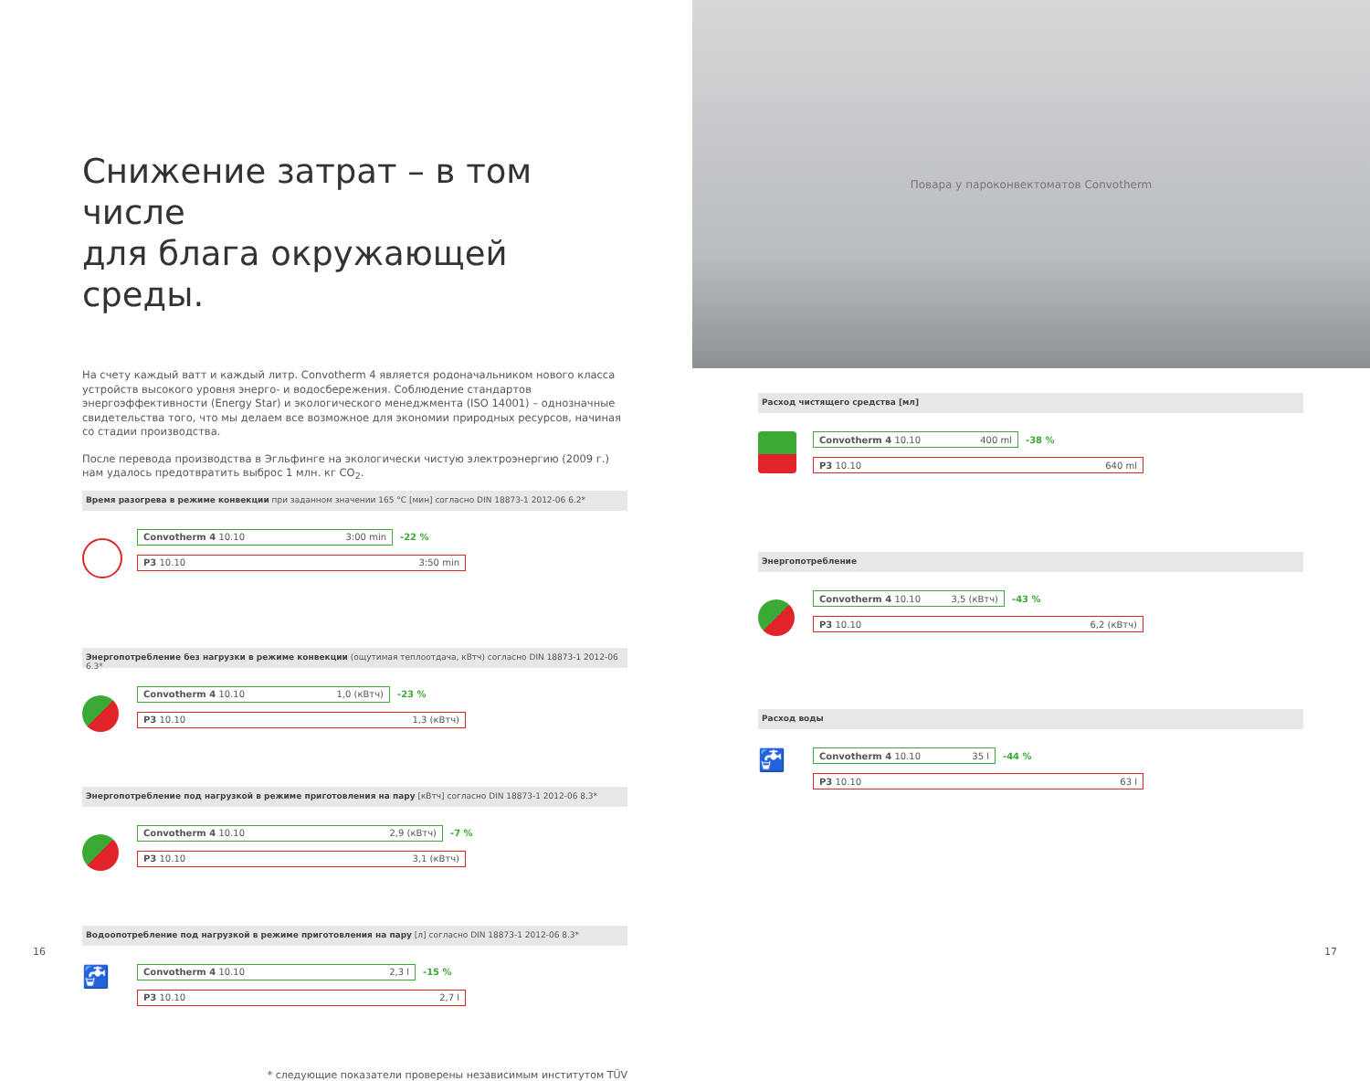Снижение затрат – в том числе
для блага окружающей среды.
На счету каждый ватт и каждый литр. Convotherm 4 является родоначальником нового класса устройств высокого уровня энерго- и водосбережения. Соблюдение стандартов энергоэффективности (Energy Star) и экологического менеджмента (ISO 14001) – однозначные свидетельства того, что мы делаем все возможное для экономии природных ресурсов, начиная со стадии производства.
После перевода производства в Эгльфинге на экологически чистую электроэнергию (2009 г.) нам удалось предотвратить выброс 1 млн. кг CO<sub>2</sub>.
Время разогрева в режиме конвекции при заданном значении 165 °C [мин] согласно DIN 18873-1 2012-06 6.2*
Convotherm 4 10.10 3:00 min
-22 %
P3 10.10 3:50 min
Энергопотребление без нагрузки в режиме конвекции (ощутимая теплоотдача, кВтч) согласно DIN 18873-1 2012-06 6.3*
Convotherm 4 10.10 1,0 (кВтч)
-23 %
P3 10.10 1,3 (кВтч)
Энергопотребление под нагрузкой в режиме приготовления на пару [кВтч] согласно DIN 18873-1 2012-06 8.3*
Convotherm 4 10.10 2,9 (кВтч)
-7 %
P3 10.10 3,1 (кВтч)
Водоопотребление под нагрузкой в режиме приготовления на пару [л] согласно DIN 18873-1 2012-06 8.3*
🚰
Convotherm 4 10.10 2,3 l
-15 %
P3 10.10 2,7 l
* следующие показатели проверены независимым институтом TÜV
Повара у пароконвектоматов Convotherm
Расход чистящего средства [мл]
Convotherm 4 10.10 400 ml
-38 %
P3 10.10 640 ml
Энергопотребление
Convotherm 4 10.10 3,5 (кВтч)
-43 %
P3 10.10 6,2 (кВтч)
Расход воды
🚰
Convotherm 4 10.10 35 l
-44 %
P3 10.10 63 l
16 17